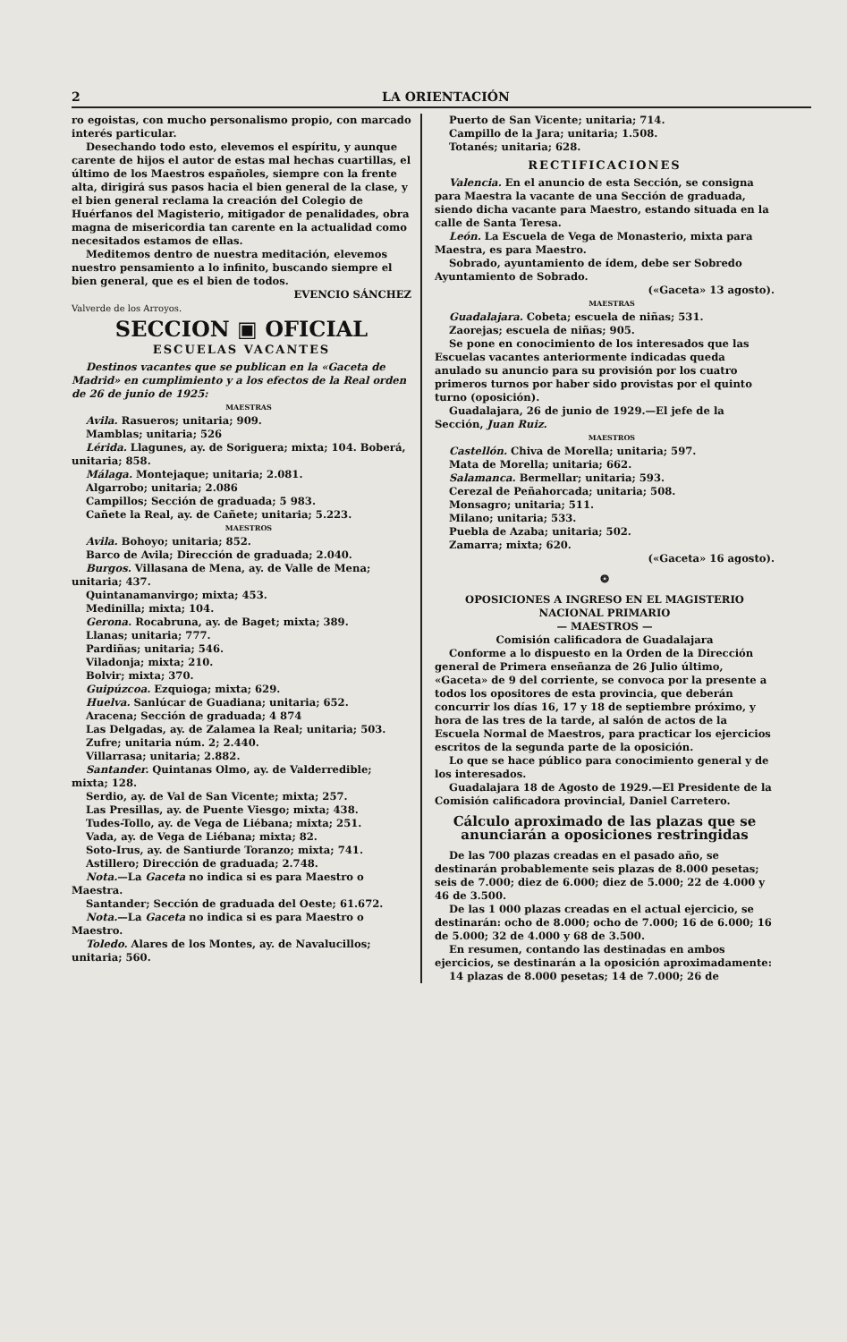2 LA ORIENTACIÓN
ro egoistas, con mucho personalismo propio, con marcado interés particular.
Desechando todo esto, elevemos el espíritu, y aunque carente de hijos el autor de estas mal hechas cuartillas, el último de los Maestros españoles, siempre con la frente alta, dirigirá sus pasos hacia el bien general de la clase, y el bien general reclama la creación del Colegio de Huérfanos del Magisterio, mitigador de penalidades, obra magna de misericordia tan carente en la actualidad como necesitados estamos de ellas.
Meditemos dentro de nuestra meditación, elevemos nuestro pensamiento a lo infinito, buscando siempre el bien general, que es el bien de todos.
EVENCIO SÁNCHEZ
Valverde de los Arroyos.
SECCION ▣ OFICIAL
ESCUELAS VACANTES
Destinos vacantes que se publican en la «Gaceta de Madrid» en cumplimiento y a los efectos de la Real orden de 26 de junio de 1925:
MAESTRAS
Avila. Rasueros; unitaria; 909.
Mamblas; unitaria; 526
Lérida. Llagunes, ay. de Soriguera; mixta; 104. Boberá, unitaria; 858.
Málaga. Montejaque; unitaria; 2.081.
Algarrobo; unitaria; 2.086
Campillos; Sección de graduada; 5 983.
Cañete la Real, ay. de Cañete; unitaria; 5.223.
MAESTROS
Avila. Bohoyo; unitaria; 852.
Barco de Avila; Dirección de graduada; 2.040.
Burgos. Villasana de Mena, ay. de Valle de Mena; unitaria; 437.
Quintanamanvirgo; mixta; 453.
Medinilla; mixta; 104.
Gerona. Rocabruna, ay. de Baget; mixta; 389.
Llanas; unitaria; 777.
Pardiñas; unitaria; 546.
Viladonja; mixta; 210.
Bolvir; mixta; 370.
Guipúzcoa. Ezquioga; mixta; 629.
Huelva. Sanlúcar de Guadiana; unitaria; 652.
Aracena; Sección de graduada; 4 874
Las Delgadas, ay. de Zalamea la Real; unitaria; 503.
Zufre; unitaria núm. 2; 2.440.
Villarrasa; unitaria; 2.882.
Santander. Quintanas Olmo, ay. de Valderredible; mixta; 128.
Serdio, ay. de Val de San Vicente; mixta; 257.
Las Presillas, ay. de Puente Viesgo; mixta; 438.
Tudes-Tollo, ay. de Vega de Liébana; mixta; 251.
Vada, ay. de Vega de Liébana; mixta; 82.
Soto-Irus, ay. de Santiurde Toranzo; mixta; 741.
Astillero; Dirección de graduada; 2.748.
Nota.—La Gaceta no indica si es para Maestro o Maestra.
Santander; Sección de graduada del Oeste; 61.672.
Nota.—La Gaceta no indica si es para Maestro o Maestro.
Toledo. Alares de los Montes, ay. de Navalucillos; unitaria; 560.
Puerto de San Vicente; unitaria; 714.
Campillo de la Jara; unitaria; 1.508.
Totanés; unitaria; 628.
RECTIFICACIONES
Valencia. En el anuncio de esta Sección, se consigna para Maestra la vacante de una Sección de graduada, siendo dicha vacante para Maestro, estando situada en la calle de Santa Teresa.
León. La Escuela de Vega de Monasterio, mixta para Maestra, es para Maestro.
Sobrado, ayuntamiento de ídem, debe ser Sobredo Ayuntamiento de Sobrado.
(«Gaceta» 13 agosto).
MAESTRAS
Guadalajara. Cobeta; escuela de niñas; 531.
Zaorejas; escuela de niñas; 905.
Se pone en conocimiento de los interesados que las Escuelas vacantes anteriormente indicadas queda anulado su anuncio para su provisión por los cuatro primeros turnos por haber sido provistas por el quinto turno (oposición).
Guadalajara, 26 de junio de 1929.—El jefe de la Sección, Juan Ruiz.
MAESTROS
Castellón. Chiva de Morella; unitaria; 597.
Mata de Morella; unitaria; 662.
Salamanca. Bermellar; unitaria; 593.
Cerezal de Peñahorcada; unitaria; 508.
Monsagro; unitaria; 511.
Milano; unitaria; 533.
Puebla de Azaba; unitaria; 502.
Zamarra; mixta; 620.
(«Gaceta» 16 agosto).
❂
OPOSICIONES A INGRESO EN EL MAGISTERIO NACIONAL PRIMARIO
— MAESTROS —
Comisión calificadora de Guadalajara
Conforme a lo dispuesto en la Orden de la Dirección general de Primera enseñanza de 26 Julio último, «Gaceta» de 9 del corriente, se convoca por la presente a todos los opositores de esta provincia, que deberán concurrir los días 16, 17 y 18 de septiembre próximo, y hora de las tres de la tarde, al salón de actos de la Escuela Normal de Maestros, para practicar los ejercicios escritos de la segunda parte de la oposición.
Lo que se hace público para conocimiento general y de los interesados.
Guadalajara 18 de Agosto de 1929.—El Presidente de la Comisión calificadora provincial, Daniel Carretero.
Cálculo aproximado de las plazas que se anunciarán a oposiciones restringidas
De las 700 plazas creadas en el pasado año, se destinarán probablemente seis plazas de 8.000 pesetas; seis de 7.000; diez de 6.000; diez de 5.000; 22 de 4.000 y 46 de 3.500.
De las 1 000 plazas creadas en el actual ejercicio, se destinarán: ocho de 8.000; ocho de 7.000; 16 de 6.000; 16 de 5.000; 32 de 4.000 y 68 de 3.500.
En resumen, contando las destinadas en ambos ejercicios, se destinarán a la oposición aproximadamente:
14 plazas de 8.000 pesetas; 14 de 7.000; 26 de